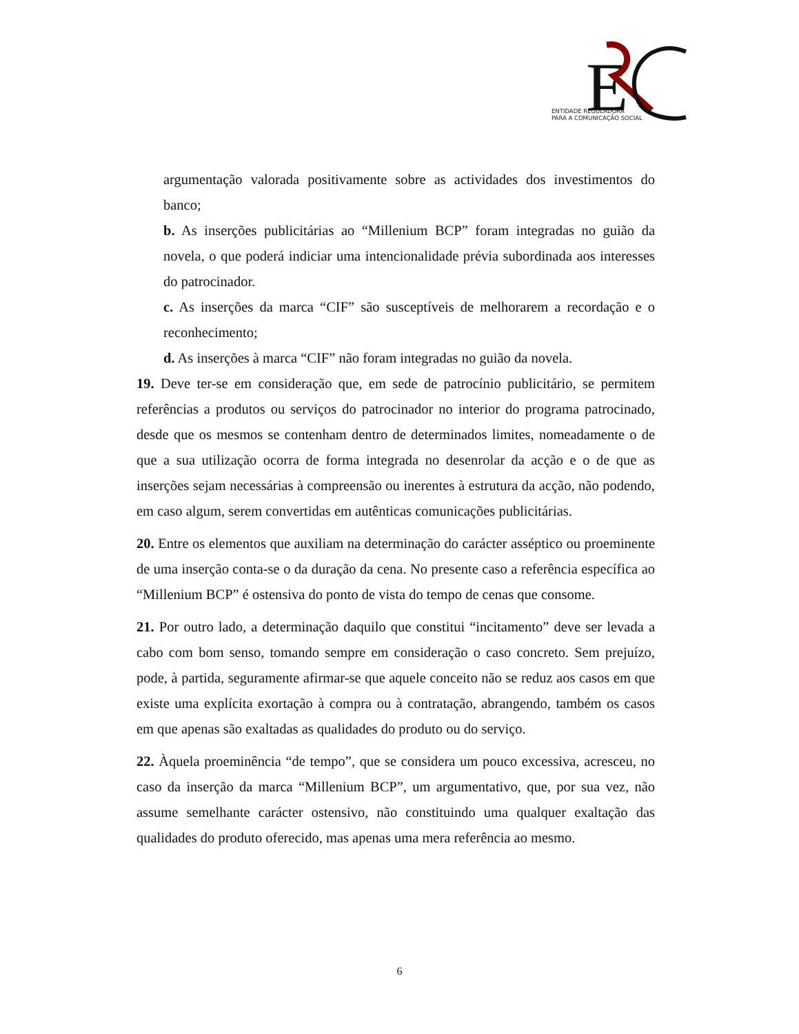E
ENTIDADE REGULADORA
PARA A COMUNICAÇÃO SOCIAL
argumentação valorada positivamente sobre as actividades dos investimentos do banco;
b. As inserções publicitárias ao “Millenium BCP” foram integradas no guião da novela, o que poderá indiciar uma intencionalidade prévia subordinada aos interesses do patrocinador.
c. As inserções da marca “CIF” são susceptíveis de melhorarem a recordação e o reconhecimento;
d. As inserções à marca “CIF” não foram integradas no guião da novela.
19. Deve ter-se em consideração que, em sede de patrocínio publicitário, se permitem referências a produtos ou serviços do patrocinador no interior do programa patrocinado, desde que os mesmos se contenham dentro de determinados limites, nomeadamente o de que a sua utilização ocorra de forma integrada no desenrolar da acção e o de que as inserções sejam necessárias à compreensão ou inerentes à estrutura da acção, não podendo, em caso algum, serem convertidas em autênticas comunicações publicitárias.
20. Entre os elementos que auxiliam na determinação do carácter asséptico ou proeminente de uma inserção conta-se o da duração da cena. No presente caso a referência específica ao “Millenium BCP” é ostensiva do ponto de vista do tempo de cenas que consome.
21. Por outro lado, a determinação daquilo que constitui “incitamento” deve ser levada a cabo com bom senso, tomando sempre em consideração o caso concreto. Sem prejuízo, pode, à partida, seguramente afirmar-se que aquele conceito não se reduz aos casos em que existe uma explícita exortação à compra ou à contratação, abrangendo, também os casos em que apenas são exaltadas as qualidades do produto ou do serviço.
22. Àquela proeminência “de tempo”, que se considera um pouco excessiva, acresceu, no caso da inserção da marca “Millenium BCP”, um argumentativo, que, por sua vez, não assume semelhante carácter ostensivo, não constituindo uma qualquer exaltação das qualidades do produto oferecido, mas apenas uma mera referência ao mesmo.
6